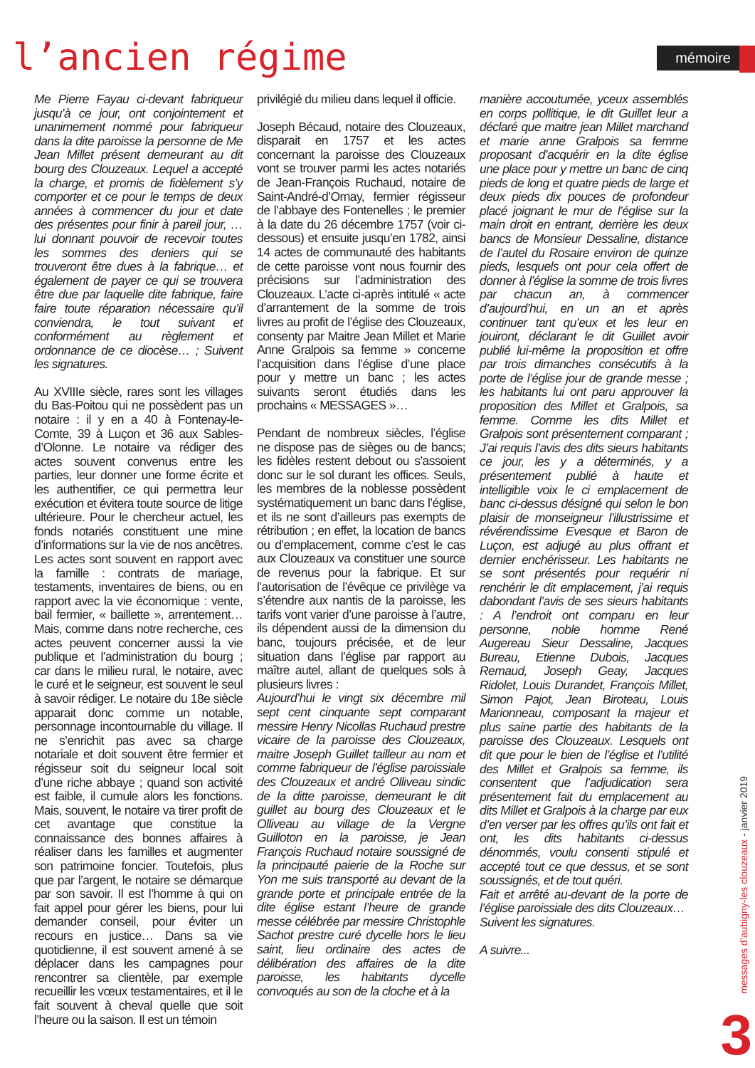l’ancien régime mémoire
Me Pierre Fayau ci-devant fabriqueur jusqu’à ce jour, ont conjointement et unanimement nommé pour fabriqueur dans la dite paroisse la personne de Me Jean Millet présent demeurant au dit bourg des Clouzeaux. Lequel a accepté la charge, et promis de fidèlement s’y comporter et ce pour le temps de deux années à commencer du jour et date des présentes pour finir à pareil jour, … lui donnant pouvoir de recevoir toutes les sommes des deniers qui se trouveront être dues à la fabrique… et également de payer ce qui se trouvera être due par laquelle dite fabrique, faire faire toute réparation nécessaire qu’il conviendra, le tout suivant et conformément au règlement et ordonnance de ce diocèse… ; Suivent les signatures.
Au XVIIIe siècle, rares sont les villages du Bas-Poitou qui ne possèdent pas un notaire : il y en a 40 à Fontenay-le-Comte, 39 à Luçon et 36 aux Sables-d’Olonne. Le notaire va rédiger des actes souvent convenus entre les parties, leur donner une forme écrite et les authentifier, ce qui permettra leur exécution et évitera toute source de litige ultérieure. Pour le chercheur actuel, les fonds notariés constituent une mine d’informations sur la vie de nos ancêtres. Les actes sont souvent en rapport avec la famille : contrats de mariage, testaments, inventaires de biens, ou en rapport avec la vie économique : vente, bail fermier, « baillette », arrentement… Mais, comme dans notre recherche, ces actes peuvent concerner aussi la vie publique et l’administration du bourg ; car dans le milieu rural, le notaire, avec le curé et le seigneur, est souvent le seul à savoir rédiger. Le notaire du 18e siècle apparait donc comme un notable, personnage incontournable du village. Il ne s’enrichit pas avec sa charge notariale et doit souvent être fermier et régisseur soit du seigneur local soit d’une riche abbaye ; quand son activité est faible, il cumule alors les fonctions. Mais, souvent, le notaire va tirer profit de cet avantage que constitue la connaissance des bonnes affaires à réaliser dans les familles et augmenter son patrimoine foncier. Toutefois, plus que par l’argent, le notaire se démarque par son savoir. Il est l’homme à qui on fait appel pour gérer les biens, pour lui demander conseil, pour éviter un recours en justice… Dans sa vie quotidienne, il est souvent amené à se déplacer dans les campagnes pour rencontrer sa clientèle, par exemple recueillir les vœux testamentaires, et il le fait souvent à cheval quelle que soit l’heure ou la saison. Il est un témoin
privilégié du milieu dans lequel il officie.
Joseph Bécaud, notaire des Clouzeaux, disparait en 1757 et les actes concernant la paroisse des Clouzeaux vont se trouver parmi les actes notariés de Jean-François Ruchaud, notaire de Saint-André-d’Ornay, fermier régisseur de l’abbaye des Fontenelles ; le premier à la date du 26 décembre 1757 (voir ci-dessous) et ensuite jusqu’en 1782, ainsi 14 actes de communauté des habitants de cette paroisse vont nous fournir des précisions sur l’administration des Clouzeaux. L’acte ci-après intitulé « acte d’arrantement de la somme de trois livres au profit de l’église des Clouzeaux, consenty par Maitre Jean Millet et Marie Anne Gralpois sa femme » concerne l’acquisition dans l’église d’une place pour y mettre un banc ; les actes suivants seront étudiés dans les prochains « MESSAGES »…
Pendant de nombreux siècles, l’église ne dispose pas de sièges ou de bancs; les fidèles restent debout ou s’assoient donc sur le sol durant les offices. Seuls, les membres de la noblesse possèdent systématiquement un banc dans l’église, et ils ne sont d’ailleurs pas exempts de rétribution ; en effet, la location de bancs ou d’emplacement, comme c’est le cas aux Clouzeaux va constituer une source de revenus pour la fabrique. Et sur l’autorisation de l’évêque ce privilège va s’étendre aux nantis de la paroisse, les tarifs vont varier d’une paroisse à l’autre, ils dépendent aussi de la dimension du banc, toujours précisée, et de leur situation dans l’église par rapport au maître autel, allant de quelques sols à plusieurs livres :
Aujourd’hui le vingt six décembre mil sept cent cinquante sept comparant messire Henry Nicollas Ruchaud prestre vicaire de la paroisse des Clouzeaux, maitre Joseph Guillet tailleur au nom et comme fabriqueur de l’église paroissiale des Clouzeaux et andré Olliveau sindic de la ditte paroisse, demeurant le dit guillet au bourg des Clouzeaux et le Olliveau au village de la Vergne Guilloton en la paroisse, je Jean François Ruchaud notaire soussigné de la principauté paierie de la Roche sur Yon me suis transporté au devant de la grande porte et principale entrée de la dite église estant l’heure de grande messe célébrée par messire Christophle Sachot prestre curé dycelle hors le lieu saint, lieu ordinaire des actes de délibération des affaires de la dite paroisse, les habitants dycelle convoqués au son de la cloche et à la
manière accoutumée, yceux assemblés en corps pollitique, le dit Guillet leur a déclaré que maitre jean Millet marchand et marie anne Gralpois sa femme proposant d’acquérir en la dite église une place pour y mettre un banc de cinq pieds de long et quatre pieds de large et deux pieds dix pouces de profondeur placé joignant le mur de l’église sur la main droit en entrant, derrière les deux bancs de Monsieur Dessaline, distance de l’autel du Rosaire environ de quinze pieds, lesquels ont pour cela offert de donner à l’église la somme de trois livres par chacun an, à commencer d’aujourd’hui, en un an et après continuer tant qu’eux et les leur en jouiront, déclarant le dit Guillet avoir publié lui-même la proposition et offre par trois dimanches consécutifs à la porte de l’église jour de grande messe ; les habitants lui ont paru approuver la proposition des Millet et Gralpois, sa femme. Comme les dits Millet et Gralpois sont présentement comparant ; J’ai requis l’avis des dits sieurs habitants ce jour, les y a déterminés, y a présentement publié à haute et intelligible voix le ci emplacement de banc ci-dessus désigné qui selon le bon plaisir de monseigneur l’illustrissime et révérendissime Evesque et Baron de Luçon, est adjugé au plus offrant et dernier enchérisseur. Les habitants ne se sont présentés pour requérir ni renchérir le dit emplacement, j’ai requis dabondant l’avis de ses sieurs habitants : A l’endroit ont comparu en leur personne, noble homme René Augereau Sieur Dessaline, Jacques Bureau, Etienne Dubois, Jacques Remaud, Joseph Geay, Jacques Ridolet, Louis Durandet, François Millet, Simon Pajot, Jean Biroteau, Louis Marionneau, composant la majeur et plus saine partie des habitants de la paroisse des Clouzeaux. Lesquels ont dit que pour le bien de l’église et l’utilité des Millet et Gralpois sa femme, ils consentent que l’adjudication sera présentement fait du emplacement au dits Millet et Gralpois à la charge par eux d’en verser par les offres qu’ils ont fait et ont, les dits habitants ci-dessus dénommés, voulu consenti stipulé et accepté tout ce que dessus, et se sont soussignés, et de tout quéri.
Fait et arrêté au-devant de la porte de l’église paroissiale des dits Clouzeaux…
Suivent les signatures.
A suivre...
messages d’aubigny-les clouzeaux - janvier 2019
3